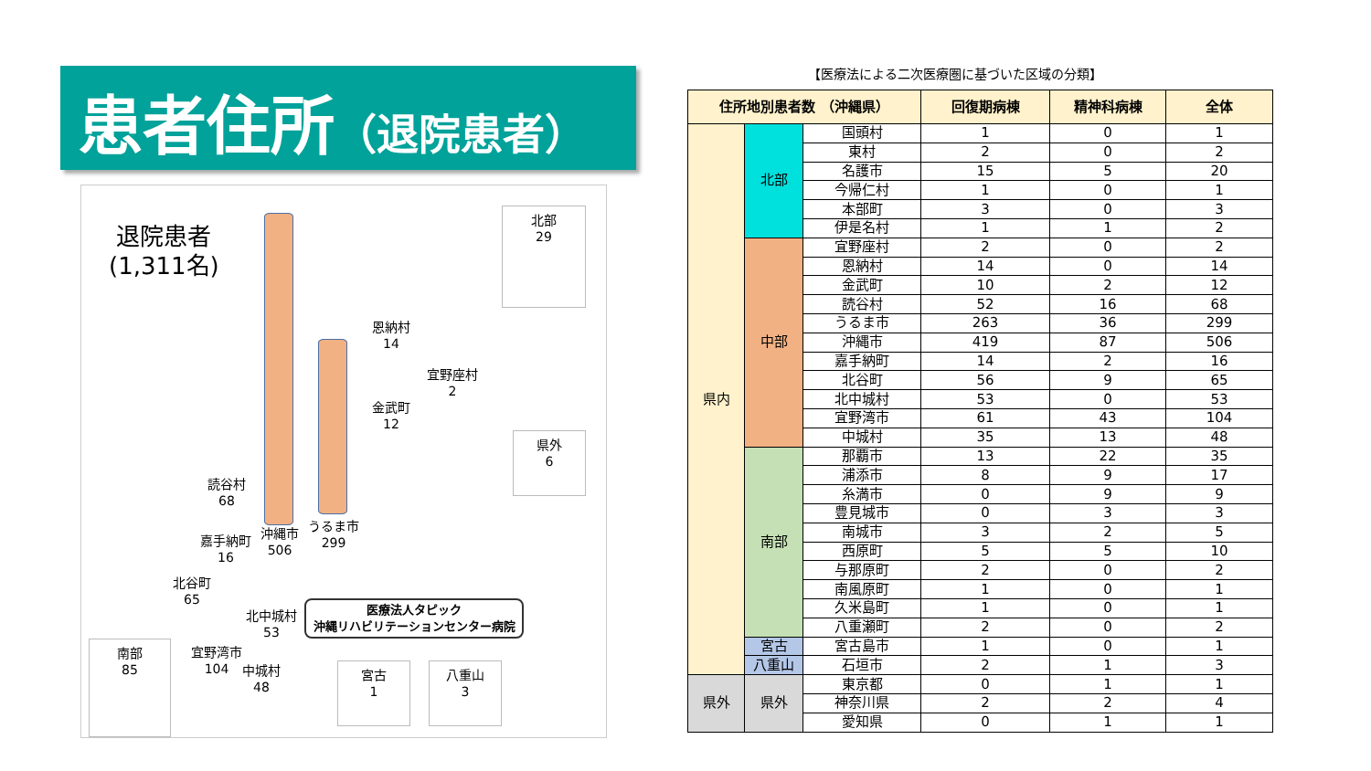患者住所（退院患者）
退院患者
(1,311名)
北部
29
県外
6
恩納村
14
宜野座村
2
金武町
12
読谷村
68
うるま市
299
沖縄市
506
嘉手納町
16
北谷町
65
北中城村
53
宜野湾市
104
中城村
48
医療法人タピック
沖縄リハビリテーションセンター病院
南部
85
宮古
1
八重山
3
【医療法による二次医療圏に基づいた区域の分類】
| 住所地別患者数 （沖縄県） | | | 回復期病棟 | 精神科病棟 | 全体 |
| --- | --- | --- | --- | --- | --- |
| 県内 | 北部 | 国頭村 | 1 | 0 | 1 |
| | | 東村 | 2 | 0 | 2 |
| | | 名護市 | 15 | 5 | 20 |
| | | 今帰仁村 | 1 | 0 | 1 |
| | | 本部町 | 3 | 0 | 3 |
| | | 伊是名村 | 1 | 1 | 2 |
| | 中部 | 宜野座村 | 2 | 0 | 2 |
| | | 恩納村 | 14 | 0 | 14 |
| | | 金武町 | 10 | 2 | 12 |
| | | 読谷村 | 52 | 16 | 68 |
| | | うるま市 | 263 | 36 | 299 |
| | | 沖縄市 | 419 | 87 | 506 |
| | | 嘉手納町 | 14 | 2 | 16 |
| | | 北谷町 | 56 | 9 | 65 |
| | | 北中城村 | 53 | 0 | 53 |
| | | 宜野湾市 | 61 | 43 | 104 |
| | | 中城村 | 35 | 13 | 48 |
| | 南部 | 那覇市 | 13 | 22 | 35 |
| | | 浦添市 | 8 | 9 | 17 |
| | | 糸満市 | 0 | 9 | 9 |
| | | 豊見城市 | 0 | 3 | 3 |
| | | 南城市 | 3 | 2 | 5 |
| | | 西原町 | 5 | 5 | 10 |
| | | 与那原町 | 2 | 0 | 2 |
| | | 南風原町 | 1 | 0 | 1 |
| | | 久米島町 | 1 | 0 | 1 |
| | | 八重瀬町 | 2 | 0 | 2 |
| | 宮古 | 宮古島市 | 1 | 0 | 1 |
| | 八重山 | 石垣市 | 2 | 1 | 3 |
| 県外 | 県外 | 東京都 | 0 | 1 | 1 |
| | | 神奈川県 | 2 | 2 | 4 |
| | | 愛知県 | 0 | 1 | 1 |